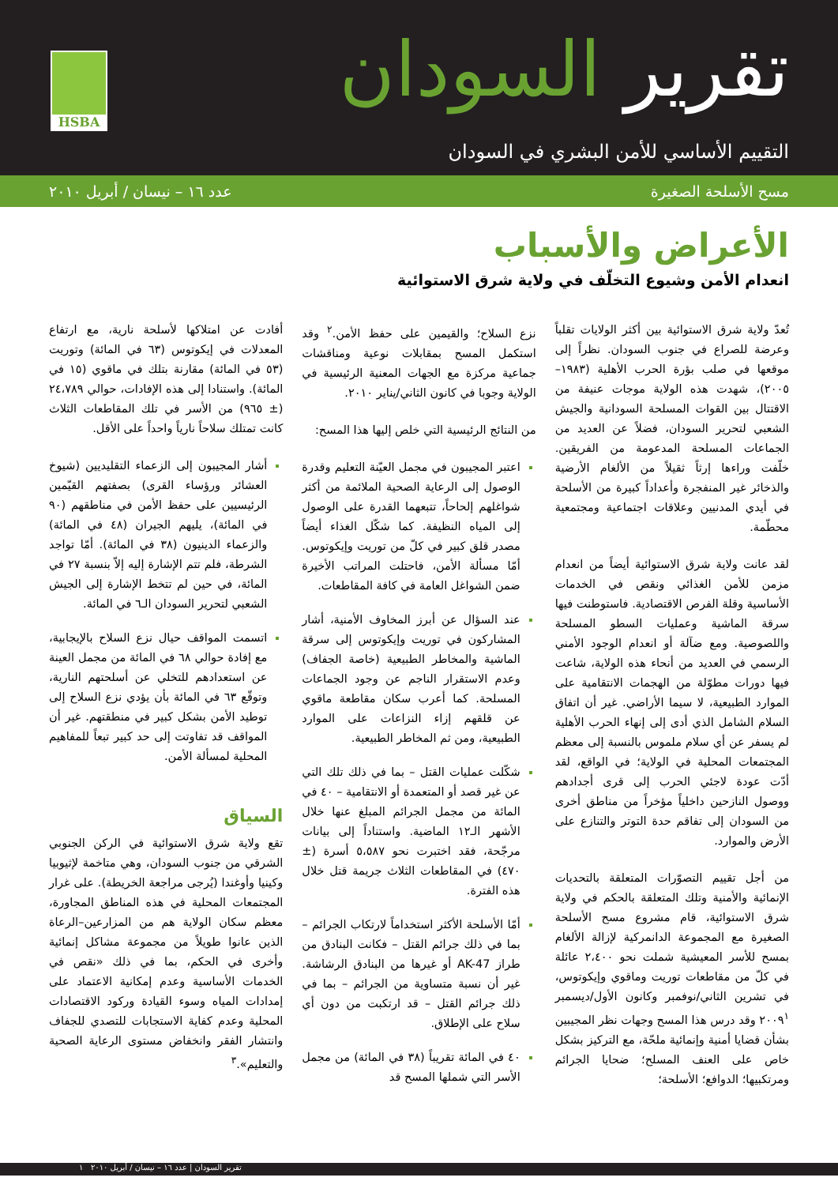تقرير السودان
التقييم الأساسي للأمن البشري في السودان
HSBA
مسح الأسلحة الصغيرة عدد ١٦ – نيسان / أبريل ٢٠١٠
الأعراض والأسباب
انعدام الأمن وشيوع التخلّف في ولاية شرق الاستوائية
تُعدّ ولاية شرق الاستوائية بين أكثر الولايات تقلباً وعرضة للصراع في جنوب السودان. نظراً إلى موقعها في صلب بؤرة الحرب الأهلية (١٩٨٣–٢٠٠٥)، شهدت هذه الولاية موجات عنيفة من الاقتتال بين القوات المسلحة السودانية والجيش الشعبي لتحرير السودان، فضلاً عن العديد من الجماعات المسلحة المدعومة من الفريقين. خلّفت وراءها إرثاً ثقيلاً من الألغام الأرضية والذخائر غير المنفجرة وأعداداً كبيرة من الأسلحة في أيدي المدنيين وعلاقات اجتماعية ومجتمعية محطّمة.
لقد عانت ولاية شرق الاستوائية أيضاً من انعدام مزمن للأمن الغذائي ونقص في الخدمات الأساسية وقلة الفرص الاقتصادية. فاستوطنت فيها سرقة الماشية وعمليات السطو المسلحة واللصوصية. ومع ضآلة أو انعدام الوجود الأمني الرسمي في العديد من أنحاء هذه الولاية، شاعت فيها دورات مطوّلة من الهجمات الانتقامية على الموارد الطبيعية، لا سيما الأراضي. غير أن اتفاق السلام الشامل الذي أدى إلى إنهاء الحرب الأهلية لم يسفر عن أي سلام ملموس بالنسبة إلى معظم المجتمعات المحلية في الولاية؛ في الواقع، لقد أدّت عودة لاجئي الحرب إلى قرى أجدادهم ووصول النازحين داخلياً مؤخراً من مناطق أخرى من السودان إلى تفاقم حدة التوتر والتنازع على الأرض والموارد.
من أجل تقييم التصوّرات المتعلقة بالتحديات الإنمائية والأمنية وتلك المتعلقة بالحكم في ولاية شرق الاستوائية، قام مشروع مسح الأسلحة الصغيرة مع المجموعة الدانمركية لإزالة الألغام بمسح للأسر المعيشية شملت نحو ٢،٤٠٠ عائلة في كلّ من مقاطعات توريت وماقوي وإيكوتوس، في تشرين الثاني/نوفمبر وكانون الأول/ديسمبر ٢٠٠٩<sup>١</sup> وقد درس هذا المسح وجهات نظر المجيبين بشأن قضايا أمنية وإنمائية ملحّة، مع التركيز بشكل خاص على العنف المسلح؛ ضحايا الجرائم ومرتكبيها؛ الدوافع؛ الأسلحة؛
نزع السلاح؛ والقيمين على حفظ الأمن.<sup>٢</sup> وقد استكمل المسح بمقابلات نوعية ومناقشات جماعية مركزة مع الجهات المعنية الرئيسية في الولاية وجوبا في كانون الثاني/يناير ٢٠١٠.
من النتائج الرئيسية التي خلص إليها هذا المسح:
اعتبر المجيبون في مجمل العيّنة التعليم وقدرة الوصول إلى الرعاية الصحية الملائمة من أكثر شواغلهم إلحاحاً، تتبعهما القدرة على الوصول إلى المياه النظيفة. كما شكّل الغذاء أيضاً مصدر قلق كبير في كلّ من توريت وإيكوتوس. أمّا مسألة الأمن، فاحتلت المراتب الأخيرة ضمن الشواغل العامة في كافة المقاطعات.
عند السؤال عن أبرز المخاوف الأمنية، أشار المشاركون في توريت وإيكوتوس إلى سرقة الماشية والمخاطر الطبيعية (خاصة الجفاف) وعدم الاستقرار الناجم عن وجود الجماعات المسلحة. كما أعرب سكان مقاطعة ماقوي عن قلقهم إزاء النزاعات على الموارد الطبيعية، ومن ثم المخاطر الطبيعية.
شكّلت عمليات القتل – بما في ذلك تلك التي عن غير قصد أو المتعمدة أو الانتقامية – ٤٠ في المائة من مجمل الجرائم المبلغ عنها خلال الأشهر الـ١٢ الماضية. واستناداً إلى بيانات مرجّحة، فقد اختبرت نحو ٥،٥٨٧ أسرة (± ٤٧٠) في المقاطعات الثلاث جريمة قتل خلال هذه الفترة.
أمّا الأسلحة الأكثر استخداماً لارتكاب الجرائم – بما في ذلك جرائم القتل – فكانت البنادق من طراز AK-47 أو غيرها من البنادق الرشاشة. غير أن نسبة متساوية من الجرائم – بما في ذلك جرائم القتل – قد ارتكبت من دون أي سلاح على الإطلاق.
٤٠ في المائة تقريباً (٣٨ في المائة) من مجمل الأسر التي شملها المسح قد
أفادت عن امتلاكها لأسلحة نارية، مع ارتفاع المعدلات في إيكوتوس (٦٣ في المائة) وتوريت (٥٣ في المائة) مقارنة بتلك في ماقوي (١٥ في المائة). واستنادا إلى هذه الإفادات، حوالي ٢٤،٧٨٩ (± ٩٦٥) من الأسر في تلك المقاطعات الثلاث كانت تمتلك سلاحاً نارياً واحداً على الأقل.
أشار المجيبون إلى الزعماء التقليديين (شيوخ العشائر ورؤساء القرى) بصفتهم القيّمين الرئيسيين على حفظ الأمن في مناطقهم (٩٠ في المائة)، يليهم الجيران (٤٨ في المائة) والزعماء الدينيون (٣٨ في المائة). أمّا تواجد الشرطة، فلم تتم الإشارة إليه إلاّ بنسبة ٢٧ في المائة، في حين لم تتخط الإشارة إلى الجيش الشعبي لتحرير السودان الـ٦ في المائة.
اتسمت المواقف حيال نزع السلاح بالإيجابية، مع إفادة حوالي ٦٨ في المائة من مجمل العينة عن استعدادهم للتخلي عن أسلحتهم النارية، وتوقّع ٦٣ في المائة بأن يؤدي نزع السلاح إلى توطيد الأمن بشكل كبير في منطقتهم. غير أن المواقف قد تفاوتت إلى حد كبير تبعاً للمفاهيم المحلية لمسألة الأمن.
السياق
تقع ولاية شرق الاستوائية في الركن الجنوبي الشرقي من جنوب السودان، وهي متاخمة لإثيوبيا وكينيا وأوغندا (يُرجى مراجعة الخريطة). على غرار المجتمعات المحلية في هذه المناطق المجاورة، معظم سكان الولاية هم من المزارعين–الرعاة الذين عانوا طويلاً من مجموعة مشاكل إنمائية وأخرى في الحكم، بما في ذلك «نقص في الخدمات الأساسية وعدم إمكانية الاعتماد على إمدادات المياه وسوء القيادة وركود الاقتصادات المحلية وعدم كفاية الاستجابات للتصدي للجفاف وانتشار الفقر وانخفاض مستوى الرعاية الصحية والتعليم».<sup>٣</sup>
تقرير السودان | عدد ١٦ – نيسان / أبريل ٢٠١٠ ١